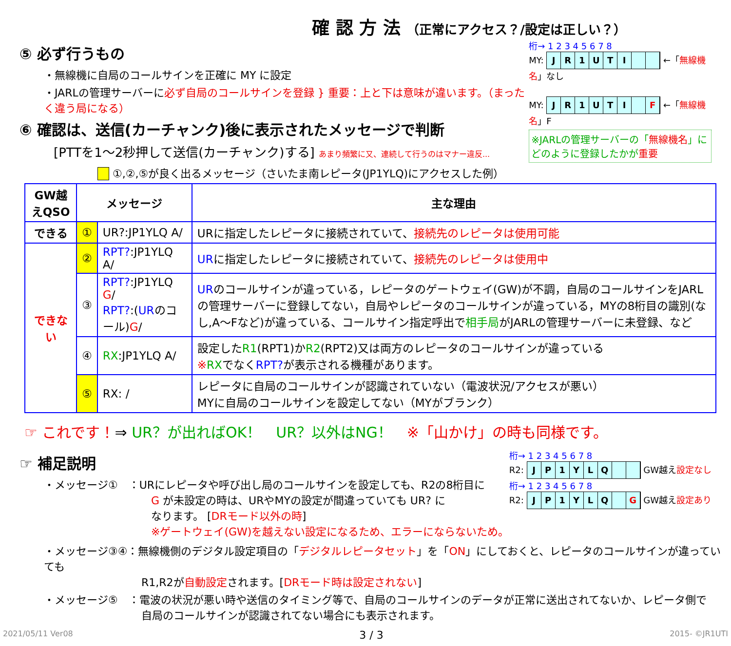確 認 方 法 （正常にアクセス？/設定は正しい？）
⑤ 必ず行うもの
・無線機に自局のコールサインを正確に MY に設定
・JARLの管理サーバーに必ず自局のコールサインを登録 } 重要：上と下は意味が違います。（まったく違う局になる）
⑥ 確認は、送信(カーチャンク)後に表示されたメッセージで判断
[PTTを1～2秒押して送信(カーチャンク)する] あまり頻繁に又、連続して行うのはマナー違反...
桁→ 1 2 3 4 5 6 7 8
MY: JR 1 UTI ←「無線機名」なし
MY: JR 1 UTI F ←「無線機名」F
※JARLの管理サーバーの「無線機名」に
どのように登録したかが重要
　 ①,②,⑤が良く出るメッセージ（さいたま南レピータ(JP1YLQ)にアクセスした例）
| GW越えQSO | メッセージ | | 主な理由 |
| --- | --- | --- | --- |
| できる | ① | UR?:JP1YLQ A/ | URに指定したレピータに接続されていて、 接続先のレピータは使用可能 |
| できない | ② | RPT? :JP1YLQ A/ | UR に指定したレピータに接続されていて、 接続先のレピータは使用中 |
| | ③ | RPT? :JP1YLQ G / RPT? :( UR のコール) G / | UR のコールサインが違っている，レピータのゲートウェイ(GW)が不調，自局のコールサインをJARLの管理サーバーに登録してない，自局やレピータのコールサインが違っている，MYの8桁目の識別(なし,A～Fなど)が違っている、コールサイン指定呼出で 相手局 がJARLの管理サーバーに未登録、など |
| | ④ | RX :JP1YLQ A/ | 設定した R1 (RPT1)か R2 (RPT2)又は両方のレピータのコールサインが違っている ※ RX でなく RPT? が表示される機種があります。 |
| | ⑤ | RX: / | レピータに自局のコールサインが認識されていない（電波状況/アクセスが悪い） MYに自局のコールサインを設定してない（MYがブランク） |
☞ これです！⇒ UR？が出ればOK！　UR？以外はNG！　※「山かけ」の時も同様です。
☞ 補足説明
・メッセージ①　：URにレピータや呼び出し局のコールサインを設定しても、R2の8桁目に
G が未設定の時は、URやMYの設定が間違っていても UR? に
なります。 [DRモード以外の時]
※ゲートウェイ(GW)を越えない設定になるため、エラーにならないため。
桁→ 1 2 3 4 5 6 7 8
R2: JP 1 YLQ GW越え設定なし
桁→ 1 2 3 4 5 6 7 8
R2: JP 1 YLQ G GW越え設定あり
・メッセージ③④：無線機側のデジタル設定項目の「デジタルレピータセット」を「ON」にしておくと、レピータのコールサインが違っていても
R1,R2が自動設定されます。[DRモード時は設定されない]
・メッセージ⑤　：電波の状況が悪い時や送信のタイミング等で、自局のコールサインのデータが正常に送出されてないか、レピータ側で
自局のコールサインが認識されてない場合にも表示されます。
2021/05/11 Ver08 3 / 3 2015- ©JR1UTI